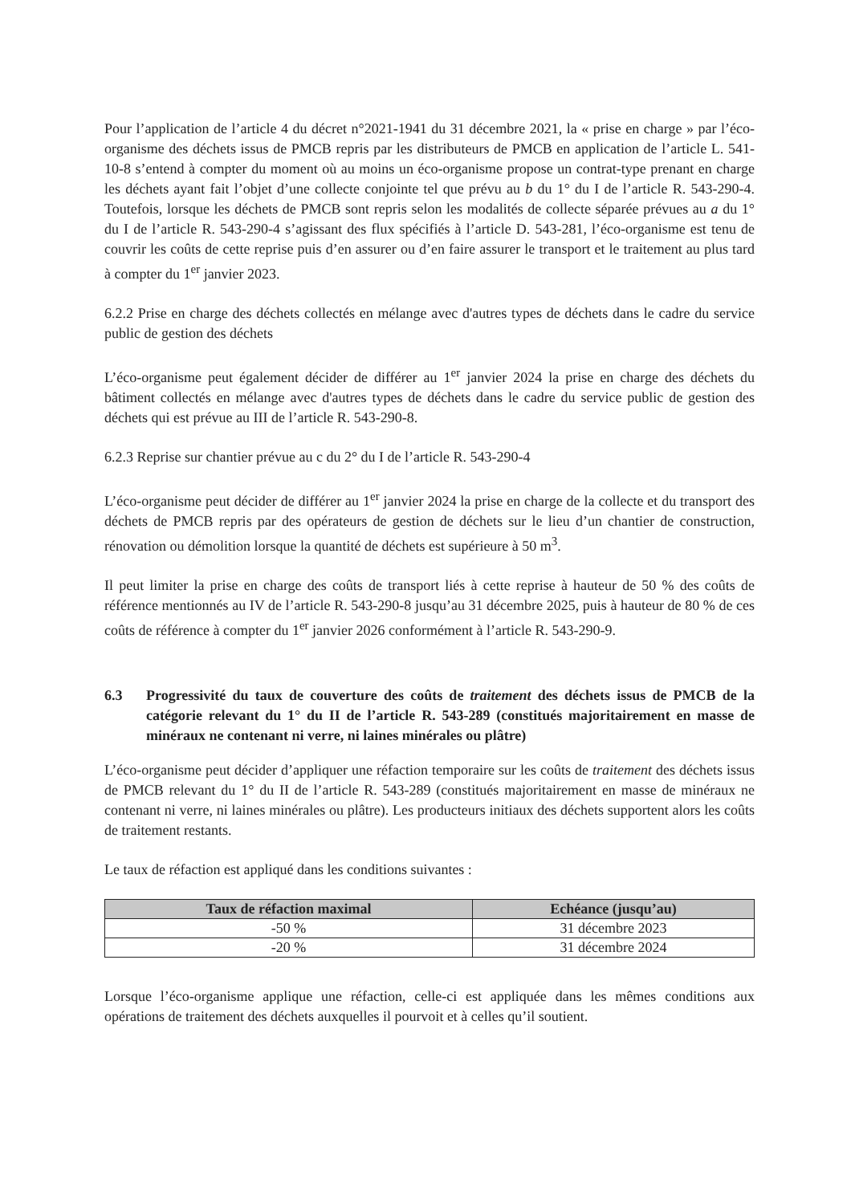Pour l’application de l’article 4 du décret n°2021-1941 du 31 décembre 2021, la « prise en charge » par l’éco-organisme des déchets issus de PMCB repris par les distributeurs de PMCB en application de l’article L. 541-10-8 s’entend à compter du moment où au moins un éco-organisme propose un contrat-type prenant en charge les déchets ayant fait l’objet d’une collecte conjointe tel que prévu au b du 1° du I de l’article R. 543-290-4. Toutefois, lorsque les déchets de PMCB sont repris selon les modalités de collecte séparée prévues au a du 1° du I de l’article R. 543-290-4 s’agissant des flux spécifiés à l’article D. 543-281, l’éco-organisme est tenu de couvrir les coûts de cette reprise puis d’en assurer ou d’en faire assurer le transport et le traitement au plus tard à compter du 1<sup>er</sup> janvier 2023.
6.2.2 Prise en charge des déchets collectés en mélange avec d'autres types de déchets dans le cadre du service public de gestion des déchets
L’éco-organisme peut également décider de différer au 1<sup>er</sup> janvier 2024 la prise en charge des déchets du bâtiment collectés en mélange avec d'autres types de déchets dans le cadre du service public de gestion des déchets qui est prévue au III de l’article R. 543-290-8.
6.2.3 Reprise sur chantier prévue au c du 2° du I de l’article R. 543-290-4
L’éco-organisme peut décider de différer au 1<sup>er</sup> janvier 2024 la prise en charge de la collecte et du transport des déchets de PMCB repris par des opérateurs de gestion de déchets sur le lieu d’un chantier de construction, rénovation ou démolition lorsque la quantité de déchets est supérieure à 50 m<sup>3</sup>.
Il peut limiter la prise en charge des coûts de transport liés à cette reprise à hauteur de 50 % des coûts de référence mentionnés au IV de l’article R. 543-290-8 jusqu’au 31 décembre 2025, puis à hauteur de 80 % de ces coûts de référence à compter du 1<sup>er</sup> janvier 2026 conformément à l’article R. 543-290-9.
6.3 Progressivité du taux de couverture des coûts de traitement des déchets issus de PMCB de la catégorie relevant du 1° du II de l’article R. 543-289 (constitués majoritairement en masse de minéraux ne contenant ni verre, ni laines minérales ou plâtre)
L’éco-organisme peut décider d’appliquer une réfaction temporaire sur les coûts de traitement des déchets issus de PMCB relevant du 1° du II de l’article R. 543-289 (constitués majoritairement en masse de minéraux ne contenant ni verre, ni laines minérales ou plâtre). Les producteurs initiaux des déchets supportent alors les coûts de traitement restants.
Le taux de réfaction est appliqué dans les conditions suivantes :
| Taux de réfaction maximal | Echéance (jusqu’au) |
| --- | --- |
| -50 % | 31 décembre 2023 |
| -20 % | 31 décembre 2024 |
Lorsque l’éco-organisme applique une réfaction, celle-ci est appliquée dans les mêmes conditions aux opérations de traitement des déchets auxquelles il pourvoit et à celles qu’il soutient.